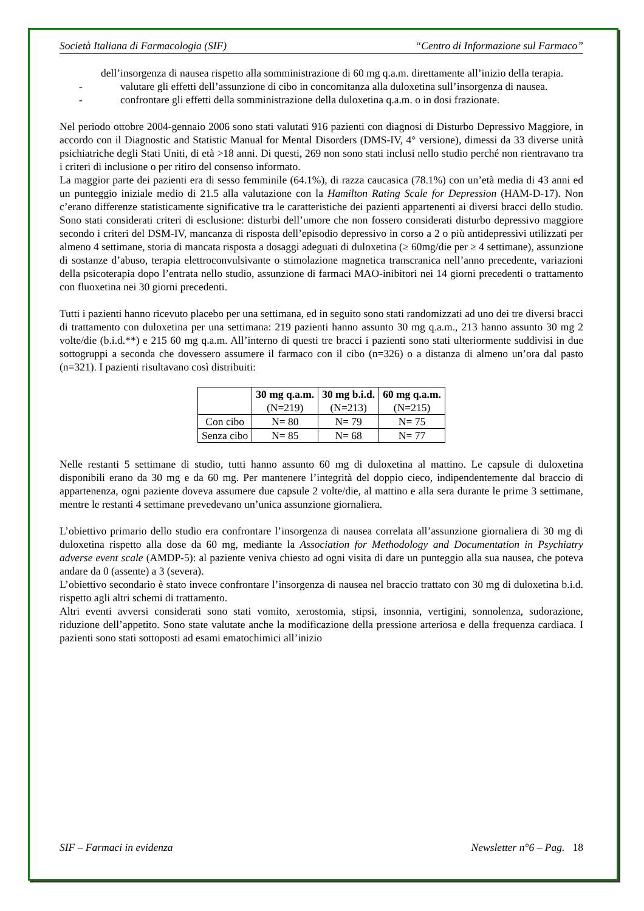Società Italiana di Farmacologia (SIF) “Centro di Informazione sul Farmaco”
dell’insorgenza di nausea rispetto alla somministrazione di 60 mg q.a.m. direttamente all’inizio della terapia.
- valutare gli effetti dell’assunzione di cibo in concomitanza alla duloxetina sull’insorgenza di nausea.
- confrontare gli effetti della somministrazione della duloxetina q.a.m. o in dosi frazionate.
Nel periodo ottobre 2004-gennaio 2006 sono stati valutati 916 pazienti con diagnosi di Disturbo Depressivo Maggiore, in accordo con il Diagnostic and Statistic Manual for Mental Disorders (DMS-IV, 4° versione), dimessi da 33 diverse unità psichiatriche degli Stati Uniti, di età >18 anni. Di questi, 269 non sono stati inclusi nello studio perché non rientravano tra i criteri di inclusione o per ritiro del consenso informato.
La maggior parte dei pazienti era di sesso femminile (64.1%), di razza caucasica (78.1%) con un’età media di 43 anni ed un punteggio iniziale medio di 21.5 alla valutazione con la Hamilton Rating Scale for Depression (HAM-D-17). Non c’erano differenze statisticamente significative tra le caratteristiche dei pazienti appartenenti ai diversi bracci dello studio. Sono stati considerati criteri di esclusione: disturbi dell’umore che non fossero considerati disturbo depressivo maggiore secondo i criteri del DSM-IV, mancanza di risposta dell’episodio depressivo in corso a 2 o più antidepressivi utilizzati per almeno 4 settimane, storia di mancata risposta a dosaggi adeguati di duloxetina (≥ 60mg/die per ≥ 4 settimane), assunzione di sostanze d’abuso, terapia elettroconvulsivante o stimolazione magnetica transcranica nell’anno precedente, variazioni della psicoterapia dopo l’entrata nello studio, assunzione di farmaci MAO-inibitori nei 14 giorni precedenti o trattamento con fluoxetina nei 30 giorni precedenti.
Tutti i pazienti hanno ricevuto placebo per una settimana, ed in seguito sono stati randomizzati ad uno dei tre diversi bracci di trattamento con duloxetina per una settimana: 219 pazienti hanno assunto 30 mg q.a.m., 213 hanno assunto 30 mg 2 volte/die (b.i.d.**) e 215 60 mg q.a.m. All’interno di questi tre bracci i pazienti sono stati ulteriormente suddivisi in due sottogruppi a seconda che dovessero assumere il farmaco con il cibo (n=326) o a distanza di almeno un’ora dal pasto (n=321). I pazienti risultavano così distribuiti:
| | 30 mg q.a.m. (N=219) | 30 mg b.i.d. (N=213) | 60 mg q.a.m. (N=215) |
| --- | --- | --- | --- |
| Con cibo | N= 80 | N= 79 | N= 75 |
| Senza cibo | N= 85 | N= 68 | N= 77 |
Nelle restanti 5 settimane di studio, tutti hanno assunto 60 mg di duloxetina al mattino. Le capsule di duloxetina disponibili erano da 30 mg e da 60 mg. Per mantenere l’integrità del doppio cieco, indipendentemente dal braccio di appartenenza, ogni paziente doveva assumere due capsule 2 volte/die, al mattino e alla sera durante le prime 3 settimane, mentre le restanti 4 settimane prevedevano un’unica assunzione giornaliera.
L’obiettivo primario dello studio era confrontare l’insorgenza di nausea correlata all’assunzione giornaliera di 30 mg di duloxetina rispetto alla dose da 60 mg, mediante la Association for Methodology and Documentation in Psychiatry adverse event scale (AMDP-5): al paziente veniva chiesto ad ogni visita di dare un punteggio alla sua nausea, che poteva andare da 0 (assente) a 3 (severa).
L’obiettivo secondario è stato invece confrontare l’insorgenza di nausea nel braccio trattato con 30 mg di duloxetina b.i.d. rispetto agli altri schemi di trattamento.
Altri eventi avversi considerati sono stati vomito, xerostomia, stipsi, insonnia, vertigini, sonnolenza, sudorazione, riduzione dell’appetito. Sono state valutate anche la modificazione della pressione arteriosa e della frequenza cardiaca. I pazienti sono stati sottoposti ad esami ematochimici all’inizio
SIF – Farmaci in evidenza Newsletter n°6 – Pag. 18